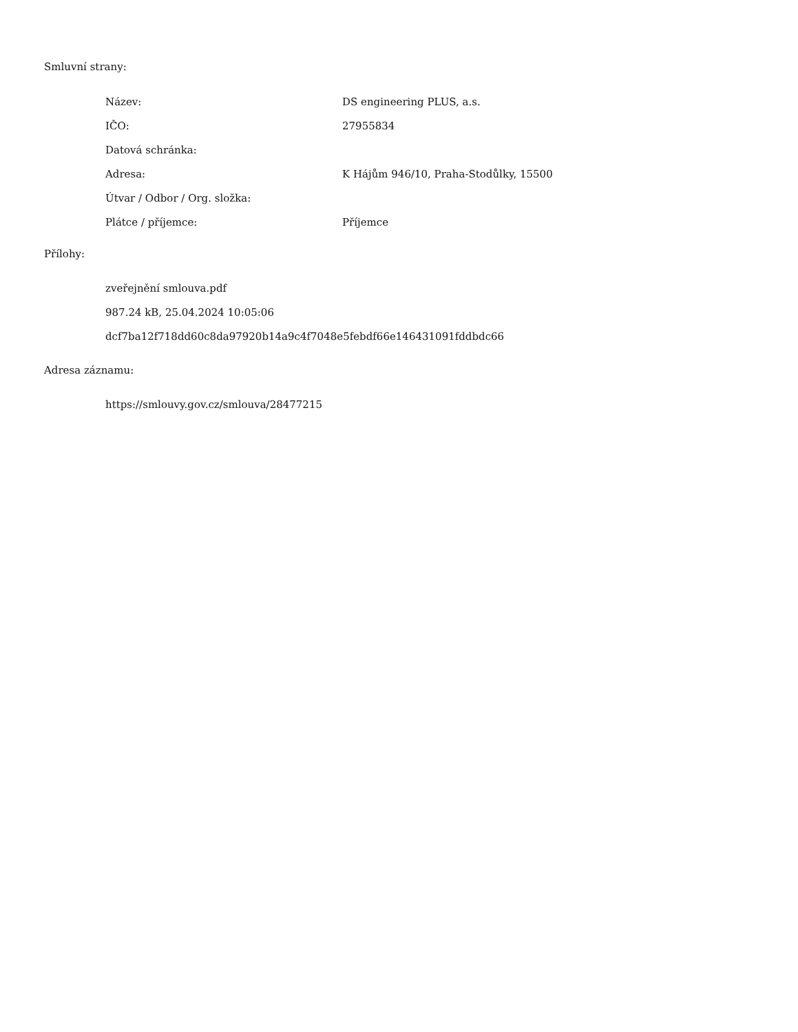Smluvní strany:
| Název: | DS engineering PLUS, a.s. |
| IČO: | 27955834 |
| Datová schránka: | |
| Adresa: | K Hájům 946/10, Praha-Stodůlky, 15500 |
| Útvar / Odbor / Org. složka: | |
| Plátce / příjemce: | Příjemce |
Přílohy:
zveřejnění smlouva.pdf
987.24 kB, 25.04.2024 10:05:06
dcf7ba12f718dd60c8da97920b14a9c4f7048e5febdf66e146431091fddbdc66
Adresa záznamu:
https://smlouvy.gov.cz/smlouva/28477215